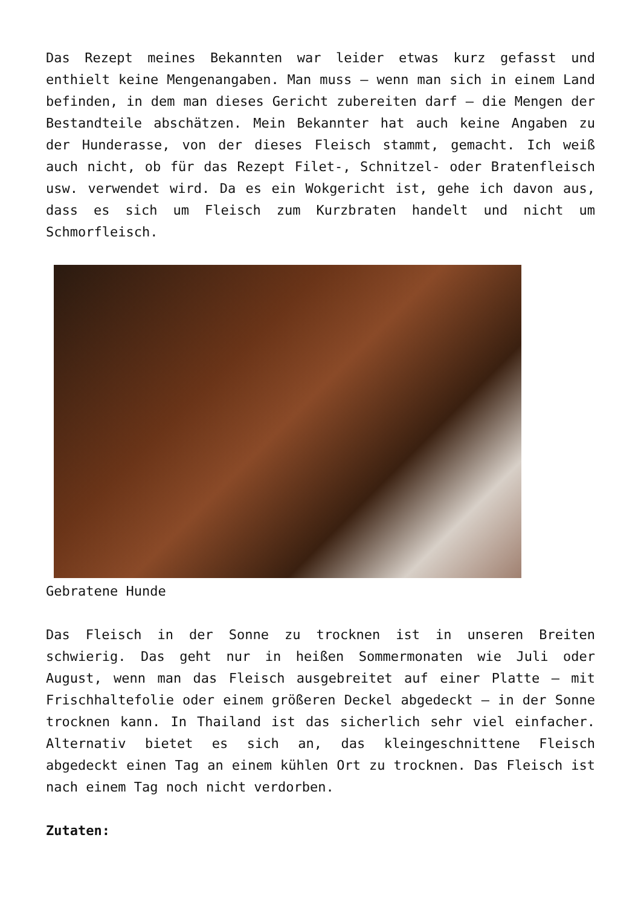Das Rezept meines Bekannten war leider etwas kurz gefasst und enthielt keine Mengenangaben. Man muss – wenn man sich in einem Land befinden, in dem man dieses Gericht zubereiten darf – die Mengen der Bestandteile abschätzen. Mein Bekannter hat auch keine Angaben zu der Hunderasse, von der dieses Fleisch stammt, gemacht. Ich weiß auch nicht, ob für das Rezept Filet-, Schnitzel- oder Bratenfleisch usw. verwendet wird. Da es ein Wokgericht ist, gehe ich davon aus, dass es sich um Fleisch zum Kurzbraten handelt und nicht um Schmorfleisch.
Gebratene Hunde
Das Fleisch in der Sonne zu trocknen ist in unseren Breiten schwierig. Das geht nur in heißen Sommermonaten wie Juli oder August, wenn man das Fleisch ausgebreitet auf einer Platte – mit Frischhaltefolie oder einem größeren Deckel abgedeckt – in der Sonne trocknen kann. In Thailand ist das sicherlich sehr viel einfacher. Alternativ bietet es sich an, das kleingeschnittene Fleisch abgedeckt einen Tag an einem kühlen Ort zu trocknen. Das Fleisch ist nach einem Tag noch nicht verdorben.
Zutaten: